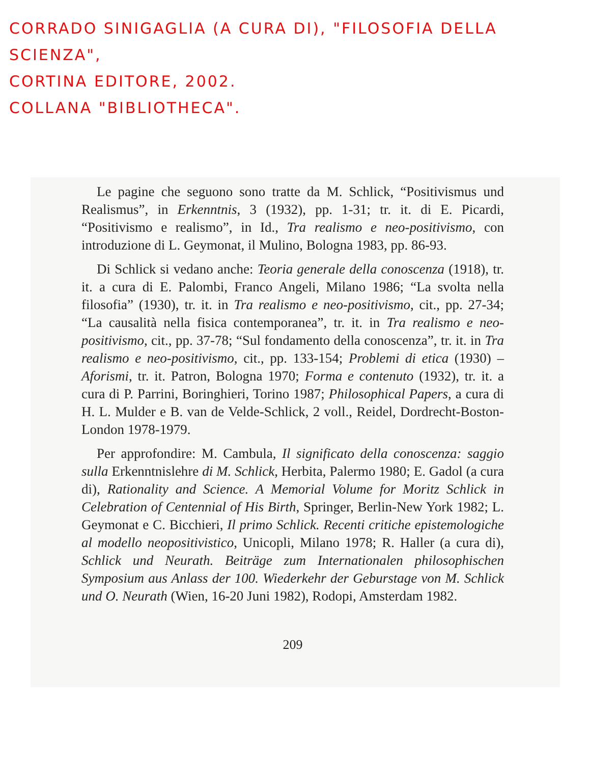CORRADO SINIGAGLIA (A CURA DI), "FILOSOFIA DELLA SCIENZA",
CORTINA EDITORE, 2002.
COLLANA "BIBLIOTHECA".
Le pagine che seguono sono tratte da M. Schlick, “Positivismus und Realismus”, in Erkenntnis, 3 (1932), pp. 1-31; tr. it. di E. Picardi, “Positivismo e realismo”, in Id., Tra realismo e neo-positivismo, con introduzione di L. Geymonat, il Mulino, Bologna 1983, pp. 86-93.
Di Schlick si vedano anche: Teoria generale della conoscenza (1918), tr. it. a cura di E. Palombi, Franco Angeli, Milano 1986; “La svolta nella filosofia” (1930), tr. it. in Tra realismo e neo-positivismo, cit., pp. 27-34; “La causalità nella fisica contemporanea”, tr. it. in Tra realismo e neo-positivismo, cit., pp. 37-78; “Sul fondamento della conoscenza”, tr. it. in Tra realismo e neo-positivismo, cit., pp. 133-154; Problemi di etica (1930) – Aforismi, tr. it. Patron, Bologna 1970; Forma e contenuto (1932), tr. it. a cura di P. Parrini, Boringhieri, Torino 1987; Philosophical Papers, a cura di H. L. Mulder e B. van de Velde-Schlick, 2 voll., Reidel, Dordrecht-Boston-London 1978-1979.
Per approfondire: M. Cambula, Il significato della conoscenza: saggio sulla Erkenntnislehre di M. Schlick, Herbita, Palermo 1980; E. Gadol (a cura di), Rationality and Science. A Memorial Volume for Moritz Schlick in Celebration of Centennial of His Birth, Springer, Berlin-New York 1982; L. Geymonat e C. Bicchieri, Il primo Schlick. Recenti critiche epistemologiche al modello neopositivistico, Unicopli, Milano 1978; R. Haller (a cura di), Schlick und Neurath. Beiträge zum Internationalen philosophischen Symposium aus Anlass der 100. Wiederkehr der Geburstage von M. Schlick und O. Neurath (Wien, 16-20 Juni 1982), Rodopi, Amsterdam 1982.
209